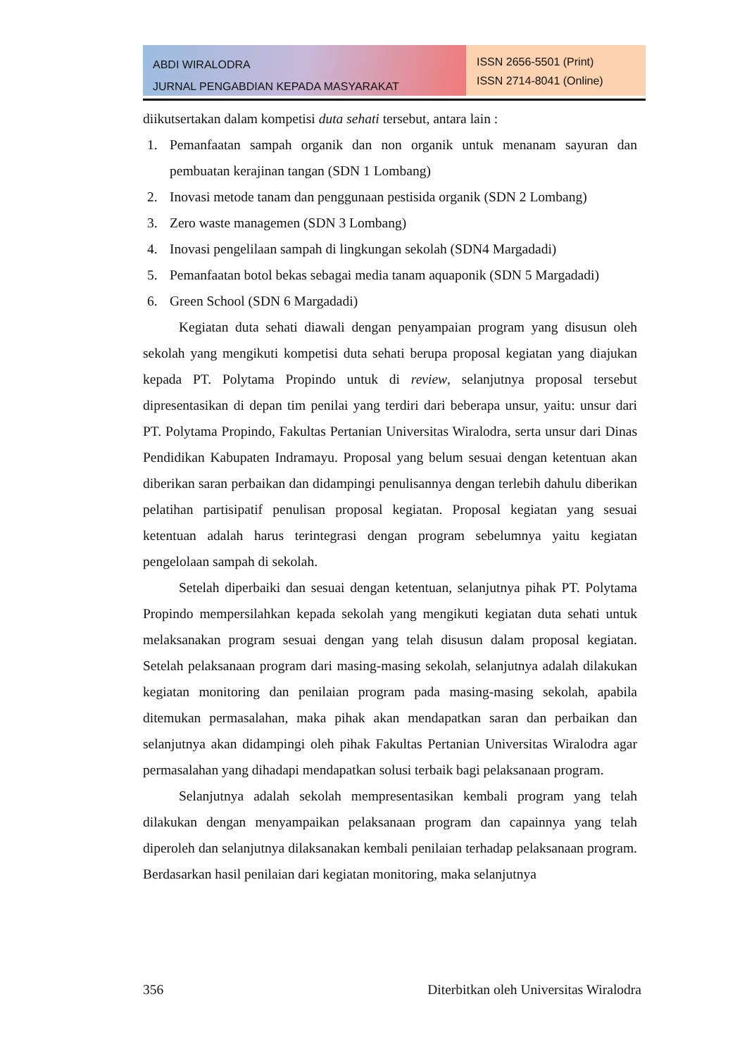ABDI WIRALODRA
JURNAL PENGABDIAN KEPADA MASYARAKAT
ISSN 2656-5501 (Print)
ISSN 2714-8041 (Online)
diikutsertakan dalam kompetisi duta sehati tersebut, antara lain :
1. Pemanfaatan sampah organik dan non organik untuk menanam sayuran dan pembuatan kerajinan tangan (SDN 1 Lombang)
2. Inovasi metode tanam dan penggunaan pestisida organik (SDN 2 Lombang)
3. Zero waste managemen (SDN 3 Lombang)
4. Inovasi pengelilaan sampah di lingkungan sekolah (SDN4 Margadadi)
5. Pemanfaatan botol bekas sebagai media tanam aquaponik (SDN 5 Margadadi)
6. Green School (SDN 6 Margadadi)
Kegiatan duta sehati diawali dengan penyampaian program yang disusun oleh sekolah yang mengikuti kompetisi duta sehati berupa proposal kegiatan yang diajukan kepada PT. Polytama Propindo untuk di review, selanjutnya proposal tersebut dipresentasikan di depan tim penilai yang terdiri dari beberapa unsur, yaitu: unsur dari PT. Polytama Propindo, Fakultas Pertanian Universitas Wiralodra, serta unsur dari Dinas Pendidikan Kabupaten Indramayu. Proposal yang belum sesuai dengan ketentuan akan diberikan saran perbaikan dan didampingi penulisannya dengan terlebih dahulu diberikan pelatihan partisipatif penulisan proposal kegiatan. Proposal kegiatan yang sesuai ketentuan adalah harus terintegrasi dengan program sebelumnya yaitu kegiatan pengelolaan sampah di sekolah.
Setelah diperbaiki dan sesuai dengan ketentuan, selanjutnya pihak PT. Polytama Propindo mempersilahkan kepada sekolah yang mengikuti kegiatan duta sehati untuk melaksanakan program sesuai dengan yang telah disusun dalam proposal kegiatan. Setelah pelaksanaan program dari masing-masing sekolah, selanjutnya adalah dilakukan kegiatan monitoring dan penilaian program pada masing-masing sekolah, apabila ditemukan permasalahan, maka pihak akan mendapatkan saran dan perbaikan dan selanjutnya akan didampingi oleh pihak Fakultas Pertanian Universitas Wiralodra agar permasalahan yang dihadapi mendapatkan solusi terbaik bagi pelaksanaan program.
Selanjutnya adalah sekolah mempresentasikan kembali program yang telah dilakukan dengan menyampaikan pelaksanaan program dan capainnya yang telah diperoleh dan selanjutnya dilaksanakan kembali penilaian terhadap pelaksanaan program. Berdasarkan hasil penilaian dari kegiatan monitoring, maka selanjutnya
356 Diterbitkan oleh Universitas Wiralodra